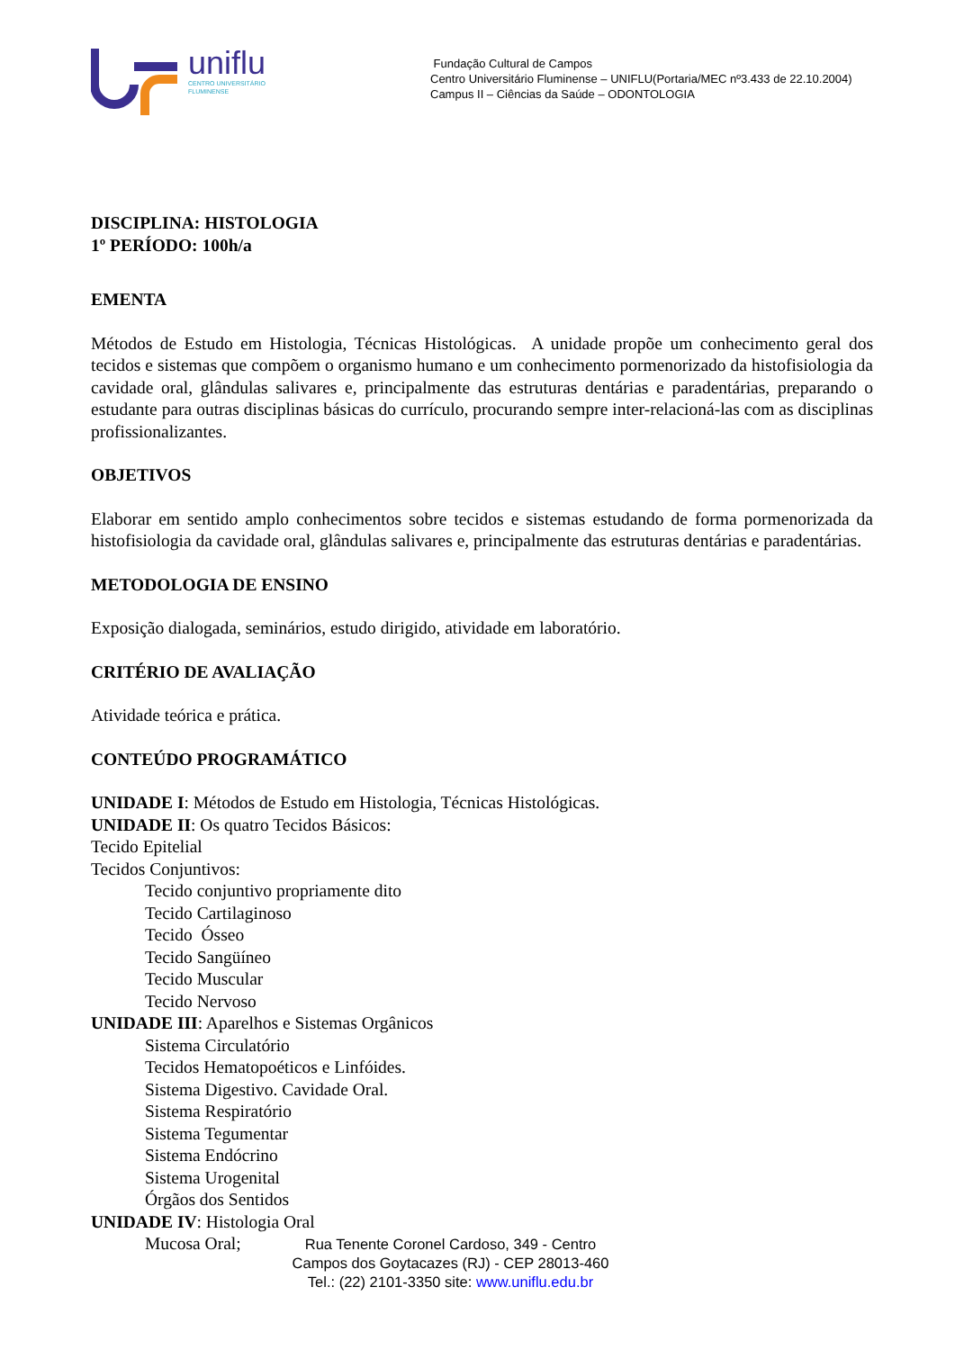uniflu
CENTRO UNIVERSITÁRIO
FLUMINENSE
Fundação Cultural de Campos
Centro Universitário Fluminense – UNIFLU(Portaria/MEC nº3.433 de 22.10.2004)
Campus II – Ciências da Saúde – ODONTOLOGIA
DISCIPLINA: HISTOLOGIA
1º PERÍODO: 100h/a
EMENTA
Métodos de Estudo em Histologia, Técnicas Histológicas. A unidade propõe um conhecimento geral dos tecidos e sistemas que compõem o organismo humano e um conhecimento pormenorizado da histofisiologia da cavidade oral, glândulas salivares e, principalmente das estruturas dentárias e paradentárias, preparando o estudante para outras disciplinas básicas do currículo, procurando sempre inter-relacioná-las com as disciplinas profissionalizantes.
OBJETIVOS
Elaborar em sentido amplo conhecimentos sobre tecidos e sistemas estudando de forma pormenorizada da histofisiologia da cavidade oral, glândulas salivares e, principalmente das estruturas dentárias e paradentárias.
METODOLOGIA DE ENSINO
Exposição dialogada, seminários, estudo dirigido, atividade em laboratório.
CRITÉRIO DE AVALIAÇÃO
Atividade teórica e prática.
CONTEÚDO PROGRAMÁTICO
UNIDADE I: Métodos de Estudo em Histologia, Técnicas Histológicas.
UNIDADE II: Os quatro Tecidos Básicos:
Tecido Epitelial
Tecidos Conjuntivos:
Tecido conjuntivo propriamente dito
Tecido Cartilaginoso
Tecido Ósseo
Tecido Sangüíneo
Tecido Muscular
Tecido Nervoso
UNIDADE III: Aparelhos e Sistemas Orgânicos
Sistema Circulatório
Tecidos Hematopoéticos e Linfóides.
Sistema Digestivo. Cavidade Oral.
Sistema Respiratório
Sistema Tegumentar
Sistema Endócrino
Sistema Urogenital
Órgãos dos Sentidos
UNIDADE IV: Histologia Oral
Mucosa Oral;
Rua Tenente Coronel Cardoso, 349 - Centro
Campos dos Goytacazes (RJ) - CEP 28013-460
Tel.: (22) 2101-3350 site: www.uniflu.edu.br